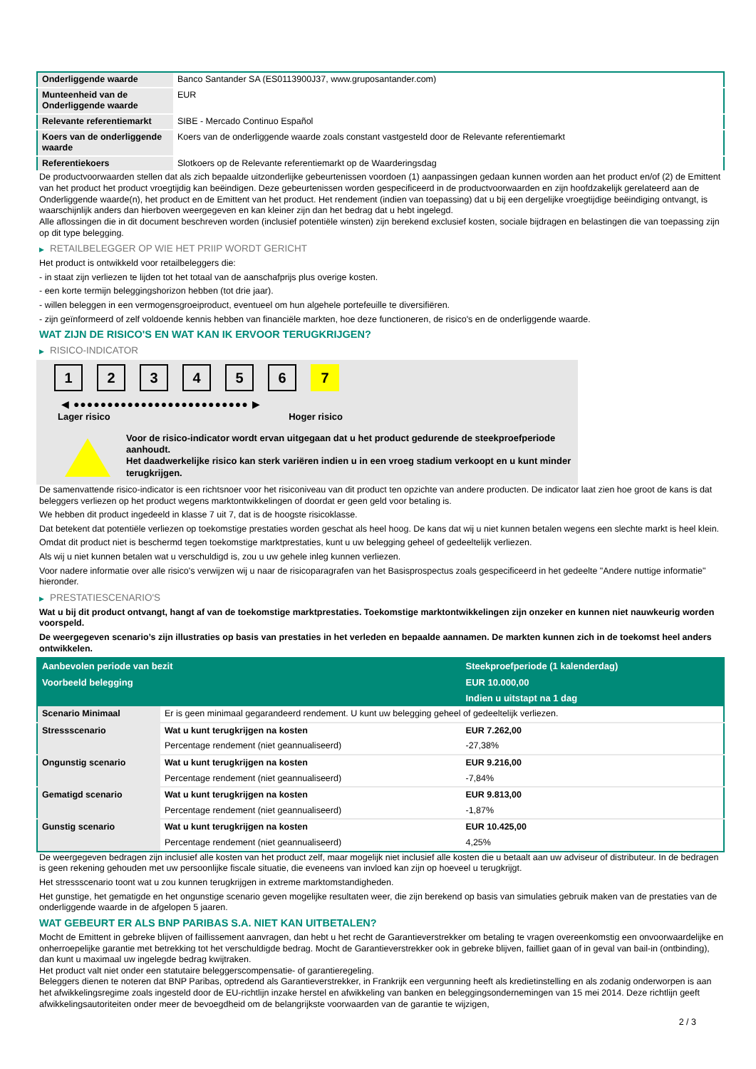| Onderliggende waarde | Banco Santander SA (ES0113900J37, www.gruposantander.com) |
| Munteenheid van de Onderliggende waarde | EUR |
| Relevante referentiemarkt | SIBE - Mercado Continuo Español |
| Koers van de onderliggende waarde | Koers van de onderliggende waarde zoals constant vastgesteld door de Relevante referentiemarkt |
| Referentiekoers | Slotkoers op de Relevante referentiemarkt op de Waarderingsdag |
De productvoorwaarden stellen dat als zich bepaalde uitzonderlijke gebeurtenissen voordoen (1) aanpassingen gedaan kunnen worden aan het product en/of (2) de Emittent van het product het product vroegtijdig kan beëindigen. Deze gebeurtenissen worden gespecificeerd in de productvoorwaarden en zijn hoofdzakelijk gerelateerd aan de Onderliggende waarde(n), het product en de Emittent van het product. Het rendement (indien van toepassing) dat u bij een dergelijke vroegtijdige beëindiging ontvangt, is waarschijnlijk anders dan hierboven weergegeven en kan kleiner zijn dan het bedrag dat u hebt ingelegd.
Alle aflossingen die in dit document beschreven worden (inclusief potentiële winsten) zijn berekend exclusief kosten, sociale bijdragen en belastingen die van toepassing zijn op dit type belegging.
▶ RETAILBELEGGER OP WIE HET PRIIP WORDT GERICHT
Het product is ontwikkeld voor retailbeleggers die:
- in staat zijn verliezen te lijden tot het totaal van de aanschafprijs plus overige kosten.
- een korte termijn beleggingshorizon hebben (tot drie jaar).
- willen beleggen in een vermogensgroeiproduct, eventueel om hun algehele portefeuille te diversifiëren.
- zijn geïnformeerd of zelf voldoende kennis hebben van financiële markten, hoe deze functioneren, de risico's en de onderliggende waarde.
WAT ZIJN DE RISICO'S EN WAT KAN IK ERVOOR TERUGKRIJGEN?
▶ RISICO-INDICATOR
1 2 3 4 5 6 7
◀ ●●●●●●●●●●●●●●●●●●●●●●●●●● ▶
Lager risico Hoger risico
Voor de risico-indicator wordt ervan uitgegaan dat u het product gedurende de steekproefperiode aanhoudt.
Het daadwerkelijke risico kan sterk variëren indien u in een vroeg stadium verkoopt en u kunt minder terugkrijgen.
De samenvattende risico-indicator is een richtsnoer voor het risiconiveau van dit product ten opzichte van andere producten. De indicator laat zien hoe groot de kans is dat beleggers verliezen op het product wegens marktontwikkelingen of doordat er geen geld voor betaling is.
We hebben dit product ingedeeld in klasse 7 uit 7, dat is de hoogste risicoklasse.
Dat betekent dat potentiële verliezen op toekomstige prestaties worden geschat als heel hoog. De kans dat wij u niet kunnen betalen wegens een slechte markt is heel klein.
Omdat dit product niet is beschermd tegen toekomstige marktprestaties, kunt u uw belegging geheel of gedeeltelijk verliezen.
Als wij u niet kunnen betalen wat u verschuldigd is, zou u uw gehele inleg kunnen verliezen.
Voor nadere informatie over alle risico's verwijzen wij u naar de risicoparagrafen van het Basisprospectus zoals gespecificeerd in het gedeelte "Andere nuttige informatie" hieronder.
▶ PRESTATIESCENARIO'S
Wat u bij dit product ontvangt, hangt af van de toekomstige marktprestaties. Toekomstige marktontwikkelingen zijn onzeker en kunnen niet nauwkeurig worden voorspeld.
De weergegeven scenario’s zijn illustraties op basis van prestaties in het verleden en bepaalde aannamen. De markten kunnen zich in de toekomst heel anders ontwikkelen.
| Aanbevolen periode van bezit | | Steekproefperiode (1 kalenderdag) |
| --- | --- | --- |
| Voorbeeld belegging | | EUR 10.000,00 |
| | | Indien u uitstapt na 1 dag |
| Scenario Minimaal | Er is geen minimaal gegarandeerd rendement. U kunt uw belegging geheel of gedeeltelijk verliezen. | |
| Stressscenario | Wat u kunt terugkrijgen na kosten | EUR 7.262,00 |
| | Percentage rendement (niet geannualiseerd) | -27,38% |
| Ongunstig scenario | Wat u kunt terugkrijgen na kosten | EUR 9.216,00 |
| | Percentage rendement (niet geannualiseerd) | -7,84% |
| Gematigd scenario | Wat u kunt terugkrijgen na kosten | EUR 9.813,00 |
| | Percentage rendement (niet geannualiseerd) | -1,87% |
| Gunstig scenario | Wat u kunt terugkrijgen na kosten | EUR 10.425,00 |
| | Percentage rendement (niet geannualiseerd) | 4,25% |
De weergegeven bedragen zijn inclusief alle kosten van het product zelf, maar mogelijk niet inclusief alle kosten die u betaalt aan uw adviseur of distributeur. In de bedragen is geen rekening gehouden met uw persoonlijke fiscale situatie, die eveneens van invloed kan zijn op hoeveel u terugkrijgt.
Het stressscenario toont wat u zou kunnen terugkrijgen in extreme marktomstandigheden.
Het gunstige, het gematigde en het ongunstige scenario geven mogelijke resultaten weer, die zijn berekend op basis van simulaties gebruik maken van de prestaties van de onderliggende waarde in de afgelopen 5 jaaren.
WAT GEBEURT ER ALS BNP PARIBAS S.A. NIET KAN UITBETALEN?
Mocht de Emittent in gebreke blijven of faillissement aanvragen, dan hebt u het recht de Garantieverstrekker om betaling te vragen overeenkomstig een onvoorwaardelijke en onherroepelijke garantie met betrekking tot het verschuldigde bedrag. Mocht de Garantieverstrekker ook in gebreke blijven, failliet gaan of in geval van bail-in (ontbinding), dan kunt u maximaal uw ingelegde bedrag kwijtraken.
Het product valt niet onder een statutaire beleggerscompensatie- of garantieregeling.
Beleggers dienen te noteren dat BNP Paribas, optredend als Garantieverstrekker, in Frankrijk een vergunning heeft als kredietinstelling en als zodanig onderworpen is aan het afwikkelingsregime zoals ingesteld door de EU-richtlijn inzake herstel en afwikkeling van banken en beleggingsondernemingen van 15 mei 2014. Deze richtlijn geeft afwikkelingsautoriteiten onder meer de bevoegdheid om de belangrijkste voorwaarden van de garantie te wijzigen,
2 / 3